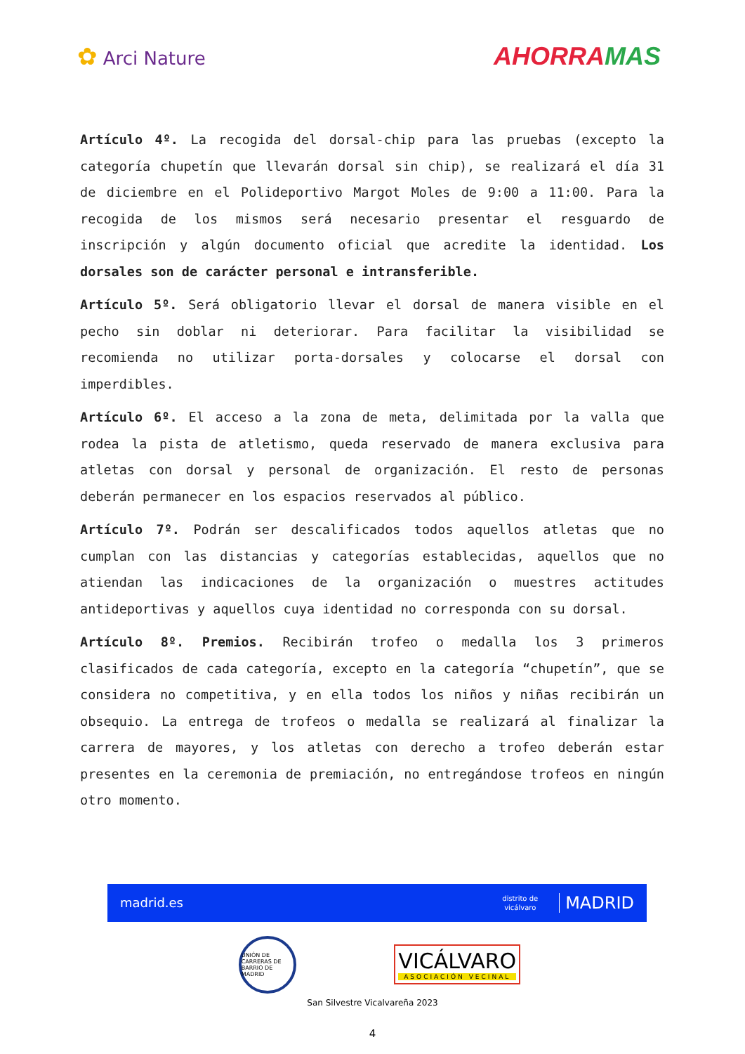✿ Arci Nature
AHORRAMAS
Artículo 4º. La recogida del dorsal-chip para las pruebas (excepto la categoría chupetín que llevarán dorsal sin chip), se realizará el día 31 de diciembre en el Polideportivo Margot Moles de 9:00 a 11:00. Para la recogida de los mismos será necesario presentar el resguardo de inscripción y algún documento oficial que acredite la identidad. Los dorsales son de carácter personal e intransferible.
Artículo 5º. Será obligatorio llevar el dorsal de manera visible en el pecho sin doblar ni deteriorar. Para facilitar la visibilidad se recomienda no utilizar porta-dorsales y colocarse el dorsal con imperdibles.
Artículo 6º. El acceso a la zona de meta, delimitada por la valla que rodea la pista de atletismo, queda reservado de manera exclusiva para atletas con dorsal y personal de organización. El resto de personas deberán permanecer en los espacios reservados al público.
Artículo 7º. Podrán ser descalificados todos aquellos atletas que no cumplan con las distancias y categorías establecidas, aquellos que no atiendan las indicaciones de la organización o muestres actitudes antideportivas y aquellos cuya identidad no corresponda con su dorsal.
Artículo 8º. Premios. Recibirán trofeo o medalla los 3 primeros clasificados de cada categoría, excepto en la categoría “chupetín”, que se considera no competitiva, y en ella todos los niños y niñas recibirán un obsequio. La entrega de trofeos o medalla se realizará al finalizar la carrera de mayores, y los atletas con derecho a trofeo deberán estar presentes en la ceremonia de premiación, no entregándose trofeos en ningún otro momento.
madrid.es
distrito de
vicálvaro MADRID
UNIÓN DE CARRERAS DE BARRIO DE MADRID
VICÁLVARO
ASOCIACIÓN VECINAL
San Silvestre Vicalvareña 2023
4